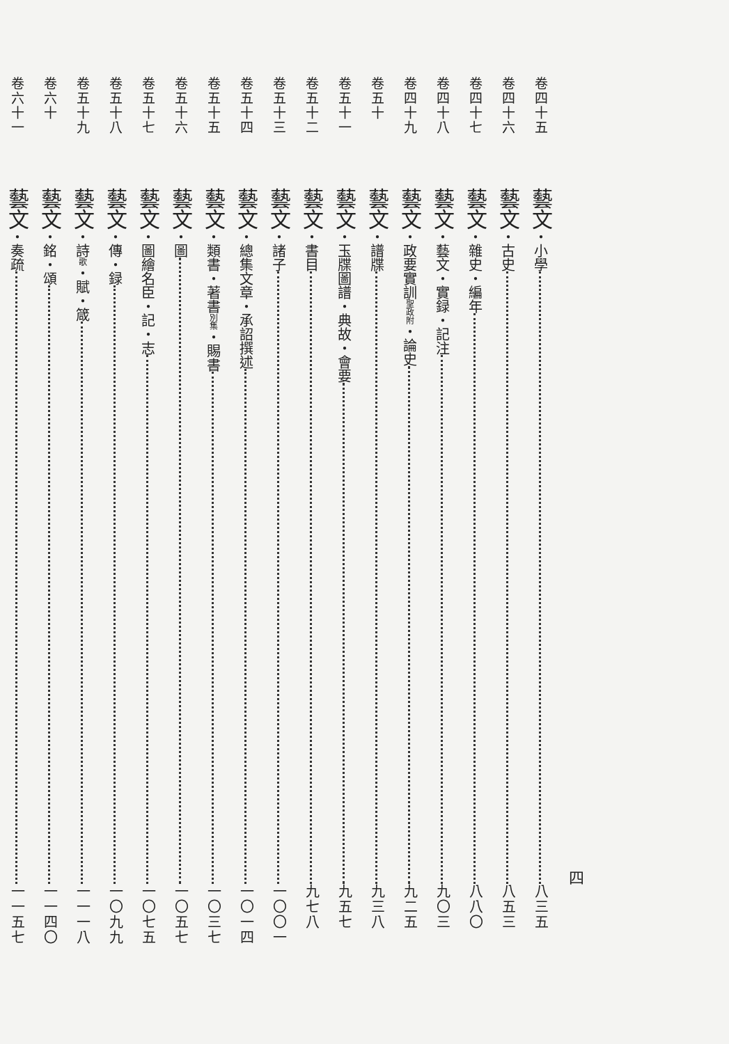四
卷四十五 藝文・小學 八三五
卷四十六 藝文・古史 八五三
卷四十七 藝文・雜史・編年 八八〇
卷四十八 藝文・藝文・實録・記注 九〇三
卷四十九 藝文・政要實訓聖政附・論史 九二五
卷五十 藝文・譜牒 九三八
卷五十一 藝文・玉牒圖譜・典故・會要 九五七
卷五十二 藝文・書目 九七八
卷五十三 藝文・諸子 一〇〇一
卷五十四 藝文・總集文章・承詔撰述 一〇一四
卷五十五 藝文・類書・著書別集・賜書 一〇三七
卷五十六 藝文・圖 一〇五七
卷五十七 藝文・圖繪名臣・記・志 一〇七五
卷五十八 藝文・傳・録 一〇九九
卷五十九 藝文・詩歌・賦・箴 一一一八
卷六十 藝文・銘・頌 一一四〇
卷六十一 藝文・奏疏 一一五七